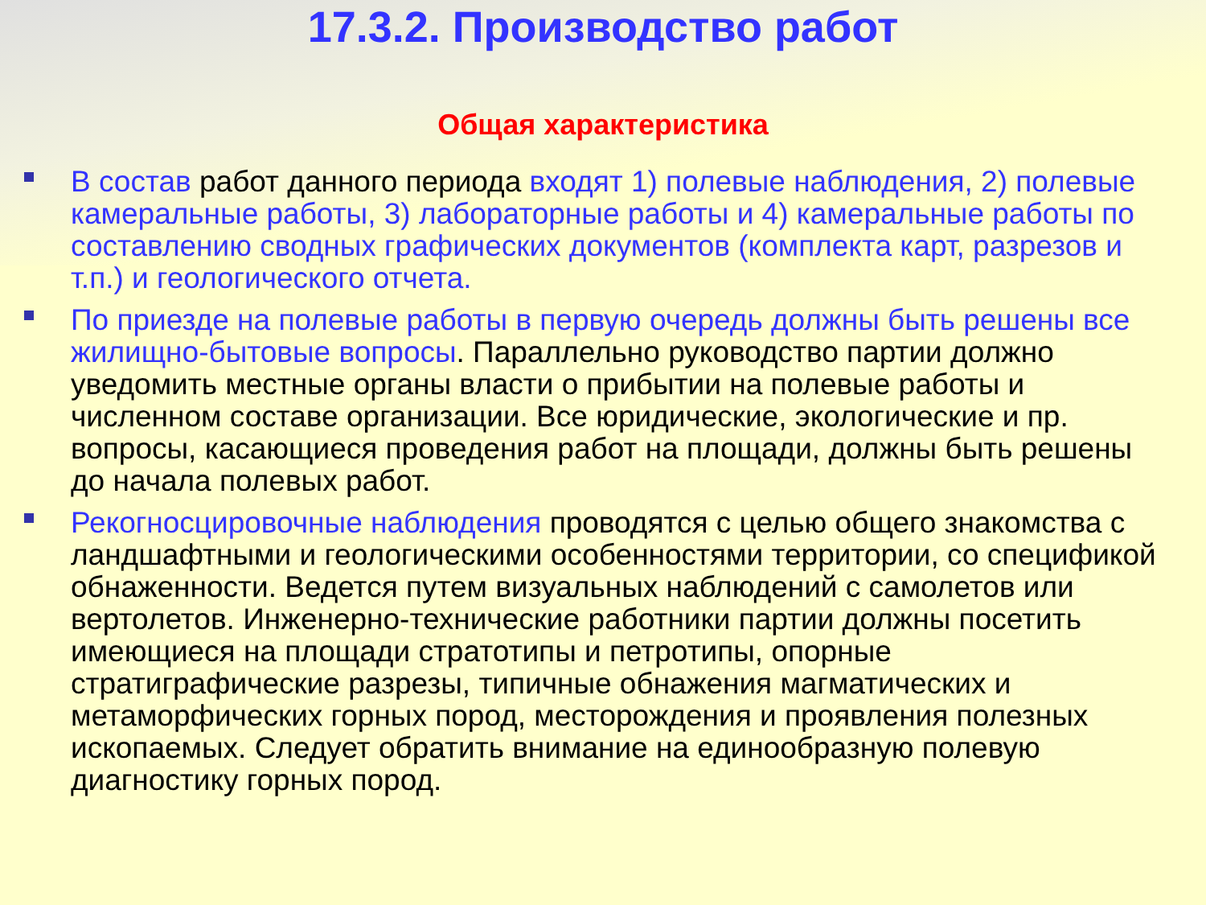17.3.2. Производство работ
Общая характеристика
■
В состав работ данного периода входят 1) полевые наблюдения, 2) полевые камеральные работы, 3) лабораторные работы и 4) камеральные работы по составлению сводных графических документов (комплекта карт, разрезов и т.п.) и геологического отчета.
■
По приезде на полевые работы в первую очередь должны быть решены все жилищно-бытовые вопросы. Параллельно руководство партии должно уведомить местные органы власти о прибытии на полевые работы и численном составе организации. Все юридические, экологические и пр. вопросы, касающиеся проведения работ на площади, должны быть решены до начала полевых работ.
■
Рекогносцировочные наблюдения проводятся с целью общего знакомства с ландшафтными и геологическими особенностями территории, со спецификой обнаженности. Ведется путем визуальных наблюдений с самолетов или вертолетов. Инженерно-технические работники партии должны посетить имеющиеся на площади стратотипы и петротипы, опорные стратиграфические разрезы, типичные обнажения магматических и метаморфических горных пород, месторождения и проявления полезных ископаемых. Следует обратить внимание на единообразную полевую диагностику горных пород.